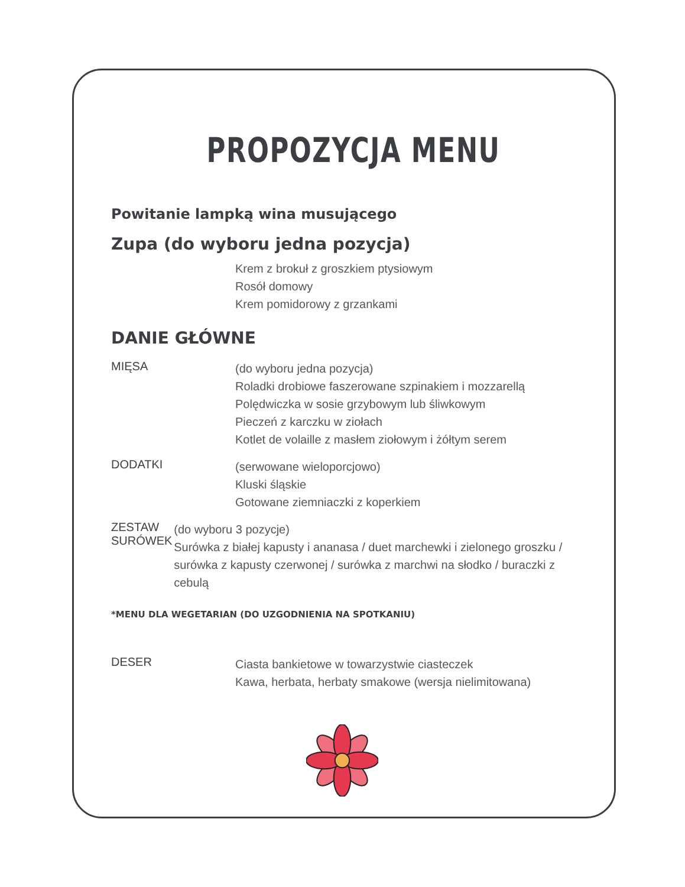PROPOZYCJA MENU
Powitanie lampką wina musującego
Zupa (do wyboru jedna pozycja)
Krem z brokuł z groszkiem ptysiowym
Rosół domowy
Krem pomidorowy z grzankami
DANIE GŁÓWNE
MIĘSA
(do wyboru jedna pozycja)
Roladki drobiowe faszerowane szpinakiem i mozzarellą
Polędwiczka w sosie grzybowym lub śliwkowym
Pieczeń z karczku w ziołach
Kotlet de volaille z masłem ziołowym i żółtym serem
DODATKI
(serwowane wieloporcjowo)
Kluski śląskie
Gotowane ziemniaczki z koperkiem
ZESTAW
SURÓWEK
(do wyboru 3 pozycje)
Surówka z białej kapusty i ananasa / duet marchewki i zielonego groszku / surówka z kapusty czerwonej / surówka z marchwi na słodko / buraczki z cebulą
*MENU DLA WEGETARIAN (DO UZGODNIENIA NA SPOTKANIU)
DESER
Ciasta bankietowe w towarzystwie ciasteczek
Kawa, herbata, herbaty smakowe (wersja nielimitowana)